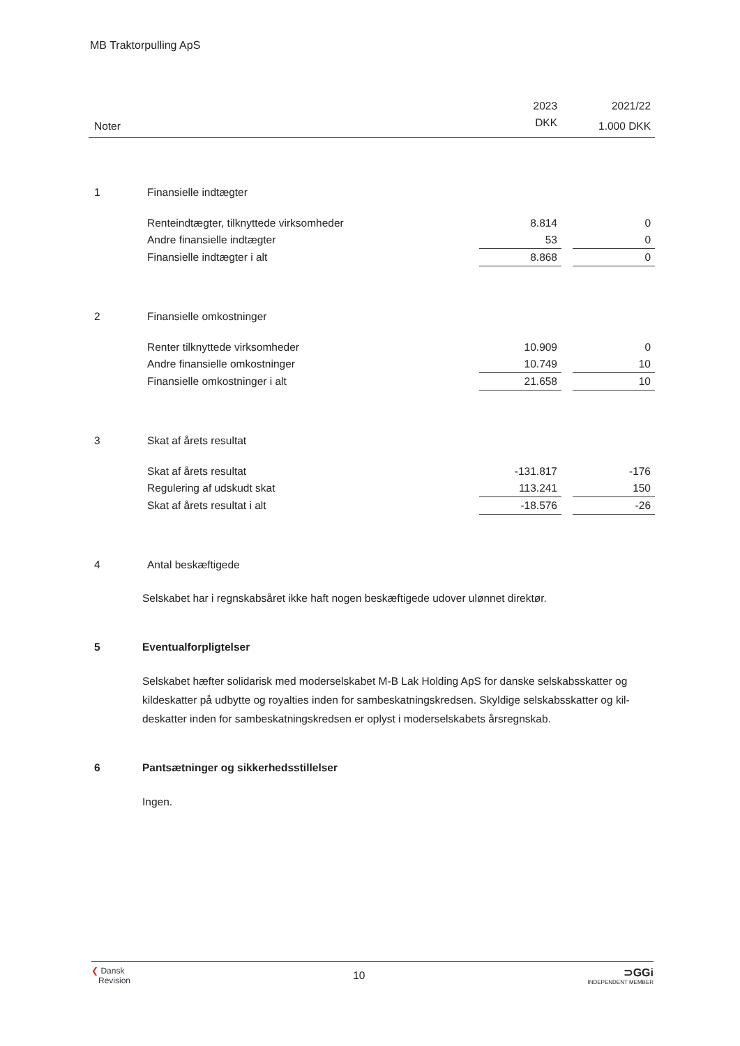MB Traktorpulling ApS
| | | 2023 | | 2021/22 |
| --- | --- | --- | --- | --- |
| Noter | | DKK | | 1.000 DKK |
| 1 | Finansielle indtægter | | | |
| | Renteindtægter, tilknyttede virksomheder | 8.814 | | 0 |
| | Andre finansielle indtægter | 53 | | 0 |
| | Finansielle indtægter i alt | 8.868 | | 0 |
| 2 | Finansielle omkostninger | | | |
| | Renter tilknyttede virksomheder | 10.909 | | 0 |
| | Andre finansielle omkostninger | 10.749 | | 10 |
| | Finansielle omkostninger i alt | 21.658 | | 10 |
| 3 | Skat af årets resultat | | | |
| | Skat af årets resultat | -131.817 | | -176 |
| | Regulering af udskudt skat | 113.241 | | 150 |
| | Skat af årets resultat i alt | -18.576 | | -26 |
| 4 | Antal beskæftigede | | | |
Selskabet har i regnskabsåret ikke haft nogen beskæftigede udover ulønnet direktør.
5 Eventualforpligtelser
Selskabet hæfter solidarisk med moderselskabet M-B Lak Holding ApS for danske selskabsskatter og kildeskatter på udbytte og royalties inden for sambeskatningskredsen. Skyldige selskabsskatter og kil-deskatter inden for sambeskatningskredsen er oplyst i moderselskabets årsregnskab.
6 Pantsætninger og sikkerhedsstillelser
Ingen.
❮ Dansk
Revision
10
⊃GGi
INDEPENDENT MEMBER